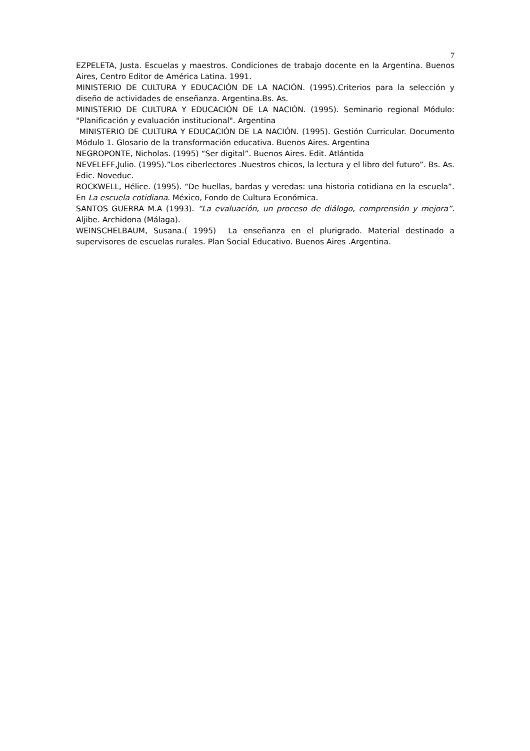7
EZPELETA, Justa. Escuelas y maestros. Condiciones de trabajo docente en la Argentina. Buenos Aires, Centro Editor de América Latina. 1991.
MINISTERIO DE CULTURA Y EDUCACIÓN DE LA NACIÓN. (1995).Criterios para la selección y diseño de actividades de enseñanza. Argentina.Bs. As.
MINISTERIO DE CULTURA Y EDUCACIÓN DE LA NACIÓN. (1995). Seminario regional Módulo: "Planificación y evaluación institucional". Argentina
MINISTERIO DE CULTURA Y EDUCACIÓN DE LA NACIÓN. (1995). Gestión Curricular. Documento Módulo 1. Glosario de la transformación educativa. Buenos Aires. Argentina
NEGROPONTE, Nicholas. (1995) “Ser digital”. Buenos Aires. Edit. Atlántida
NEVELEFF,Julio. (1995).”Los ciberlectores .Nuestros chicos, la lectura y el libro del futuro”. Bs. As. Edic. Noveduc.
ROCKWELL, Hélice. (1995). “De huellas, bardas y veredas: una historia cotidiana en la escuela”. En La escuela cotidiana. México, Fondo de Cultura Económica.
SANTOS GUERRA M.A (1993). “La evaluación, un proceso de diálogo, comprensión y mejora”. Aljibe. Archidona (Málaga).
WEINSCHELBAUM, Susana.( 1995) La enseñanza en el plurigrado. Material destinado a supervisores de escuelas rurales. Plan Social Educativo. Buenos Aires .Argentina.